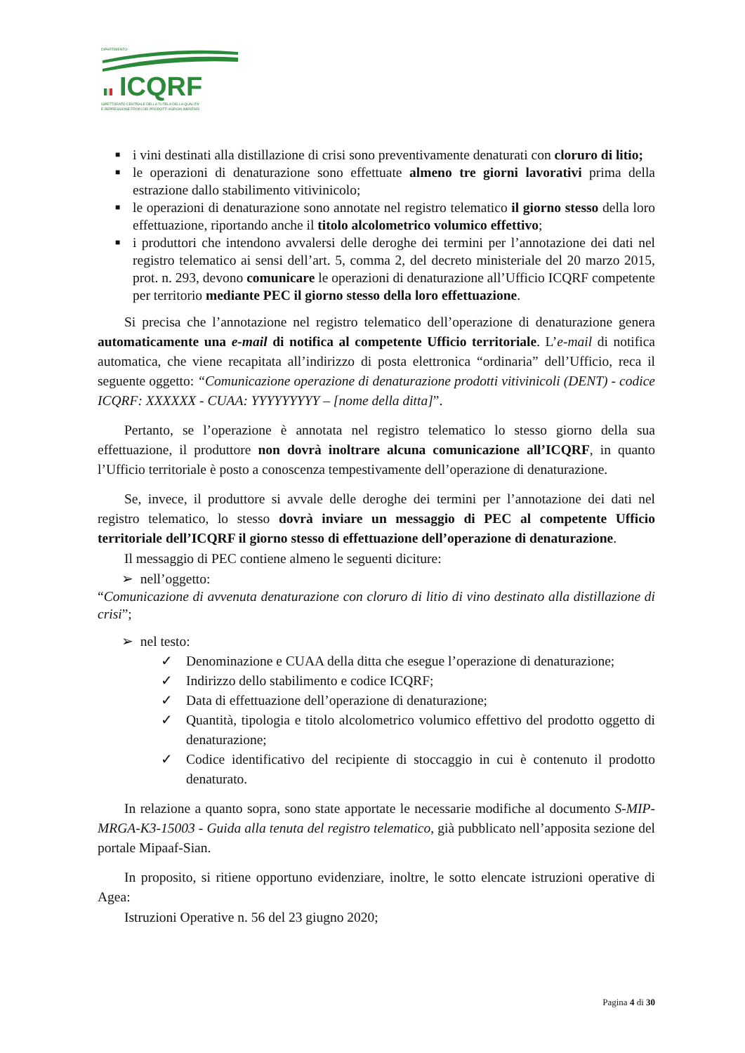DIPARTIMENTO
ICQRF
ISPETTORATO CENTRALE DELLA TUTELA DELLA QUALITA'
E REPRESSIONE FRODI DEI PRODOTTI AGROALIMENTARI
■ i vini destinati alla distillazione di crisi sono preventivamente denaturati con cloruro di litio;
■ le operazioni di denaturazione sono effettuate almeno tre giorni lavorativi prima della estrazione dallo stabilimento vitivinicolo;
■ le operazioni di denaturazione sono annotate nel registro telematico il giorno stesso della loro effettuazione, riportando anche il titolo alcolometrico volumico effettivo;
■ i produttori che intendono avvalersi delle deroghe dei termini per l’annotazione dei dati nel registro telematico ai sensi dell’art. 5, comma 2, del decreto ministeriale del 20 marzo 2015, prot. n. 293, devono comunicare le operazioni di denaturazione all’Ufficio ICQRF competente per territorio mediante PEC il giorno stesso della loro effettuazione.
Si precisa che l’annotazione nel registro telematico dell’operazione di denaturazione genera automaticamente una e-mail di notifica al competente Ufficio territoriale. L’e-mail di notifica automatica, che viene recapitata all’indirizzo di posta elettronica “ordinaria” dell’Ufficio, reca il seguente oggetto: “Comunicazione operazione di denaturazione prodotti vitivinicoli (DENT) - codice ICQRF: XXXXXX - CUAA: YYYYYYYYY – [nome della ditta]”.
Pertanto, se l’operazione è annotata nel registro telematico lo stesso giorno della sua effettuazione, il produttore non dovrà inoltrare alcuna comunicazione all’ICQRF, in quanto l’Ufficio territoriale è posto a conoscenza tempestivamente dell’operazione di denaturazione.
Se, invece, il produttore si avvale delle deroghe dei termini per l’annotazione dei dati nel registro telematico, lo stesso dovrà inviare un messaggio di PEC al competente Ufficio territoriale dell’ICQRF il giorno stesso di effettuazione dell’operazione di denaturazione.
Il messaggio di PEC contiene almeno le seguenti diciture:
➢ nell’oggetto:
“Comunicazione di avvenuta denaturazione con cloruro di litio di vino destinato alla distillazione di crisi”;
➢ nel testo:
✓ Denominazione e CUAA della ditta che esegue l’operazione di denaturazione;
✓ Indirizzo dello stabilimento e codice ICQRF;
✓ Data di effettuazione dell’operazione di denaturazione;
✓ Quantità, tipologia e titolo alcolometrico volumico effettivo del prodotto oggetto di denaturazione;
✓ Codice identificativo del recipiente di stoccaggio in cui è contenuto il prodotto denaturato.
In relazione a quanto sopra, sono state apportate le necessarie modifiche al documento S-MIP-MRGA-K3-15003 - Guida alla tenuta del registro telematico, già pubblicato nell’apposita sezione del portale Mipaaf-Sian.
In proposito, si ritiene opportuno evidenziare, inoltre, le sotto elencate istruzioni operative di Agea:
Istruzioni Operative n. 56 del 23 giugno 2020;
Pagina 4 di 30